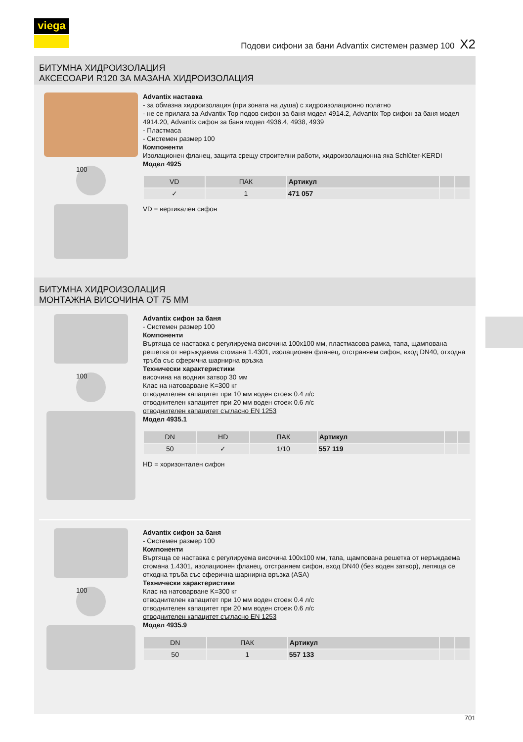viega
Подови сифони за бани Advantix системен размер 100 X2
БИТУМНА ХИДРОИЗОЛАЦИЯ
АКСЕСОАРИ R120 ЗА МАЗАНА ХИДРОИЗОЛАЦИЯ
100
Advantix наставка
- за обмазна хидроизолация (при зоната на душа) с хидроизолационно полатно
- не се прилага за Advantix Top подов сифон за баня модел 4914.2, Advantix Top сифон за баня модел 4914.20, Advantix сифон за баня модел 4936.4, 4938, 4939
- Пластмаса
- Системен размер 100
Компоненти
Изолационен фланец, защита срещу строителни работи, хидроизолационна яка Schlüter-KERDI
Модел 4925
| VD | ПАК | Артикул | | |
| --- | --- | --- | --- | --- |
| ✓ | 1 | 471 057 | | |
VD = вертикален сифон
БИТУМНА ХИДРОИЗОЛАЦИЯ
МОНТАЖНА ВИСОЧИНА ОТ 75 ММ
100
Advantix сифон за баня
- Системен размер 100
Компоненти
Въртяща се наставка с регулируема височина 100x100 мм, пластмасова рамка, тапа, щампована решетка от неръждаема стомана 1.4301, изолационен фланец, отстраняем сифон, вход DN40, отходна тръба със сферична шарнирна връзка
Технически характеристики
височина на водния затвор 30 мм
Клас на натоварване K=300 кг
отводнителен капацитет при 10 мм воден стоеж 0.4 л/с
отводнителен капацитет при 20 мм воден стоеж 0.6 л/с
отводнителен капацитет съгласно EN 1253
Модел 4935.1
| DN | HD | ПАК | Артикул | | |
| --- | --- | --- | --- | --- | --- |
| 50 | ✓ | 1/10 | 557 119 | | |
HD = хоризонтален сифон
100
Advantix сифон за баня
- Системен размер 100
Компоненти
Въртяща се наставка с регулируема височина 100x100 мм, тапа, щампована решетка от неръждаема стомана 1.4301, изолационен фланец, отстраняем сифон, вход DN40 (без воден затвор), лепяща се отходна тръба със сферична шарнирна връзка (ASA)
Технически характеристики
Клас на натоварване K=300 кг
отводнителен капацитет при 10 мм воден стоеж 0.4 л/с
отводнителен капацитет при 20 мм воден стоеж 0.6 л/с
отводнителен капацитет съгласно EN 1253
Модел 4935.9
| DN | ПАК | Артикул | | |
| --- | --- | --- | --- | --- |
| 50 | 1 | 557 133 | | |
701